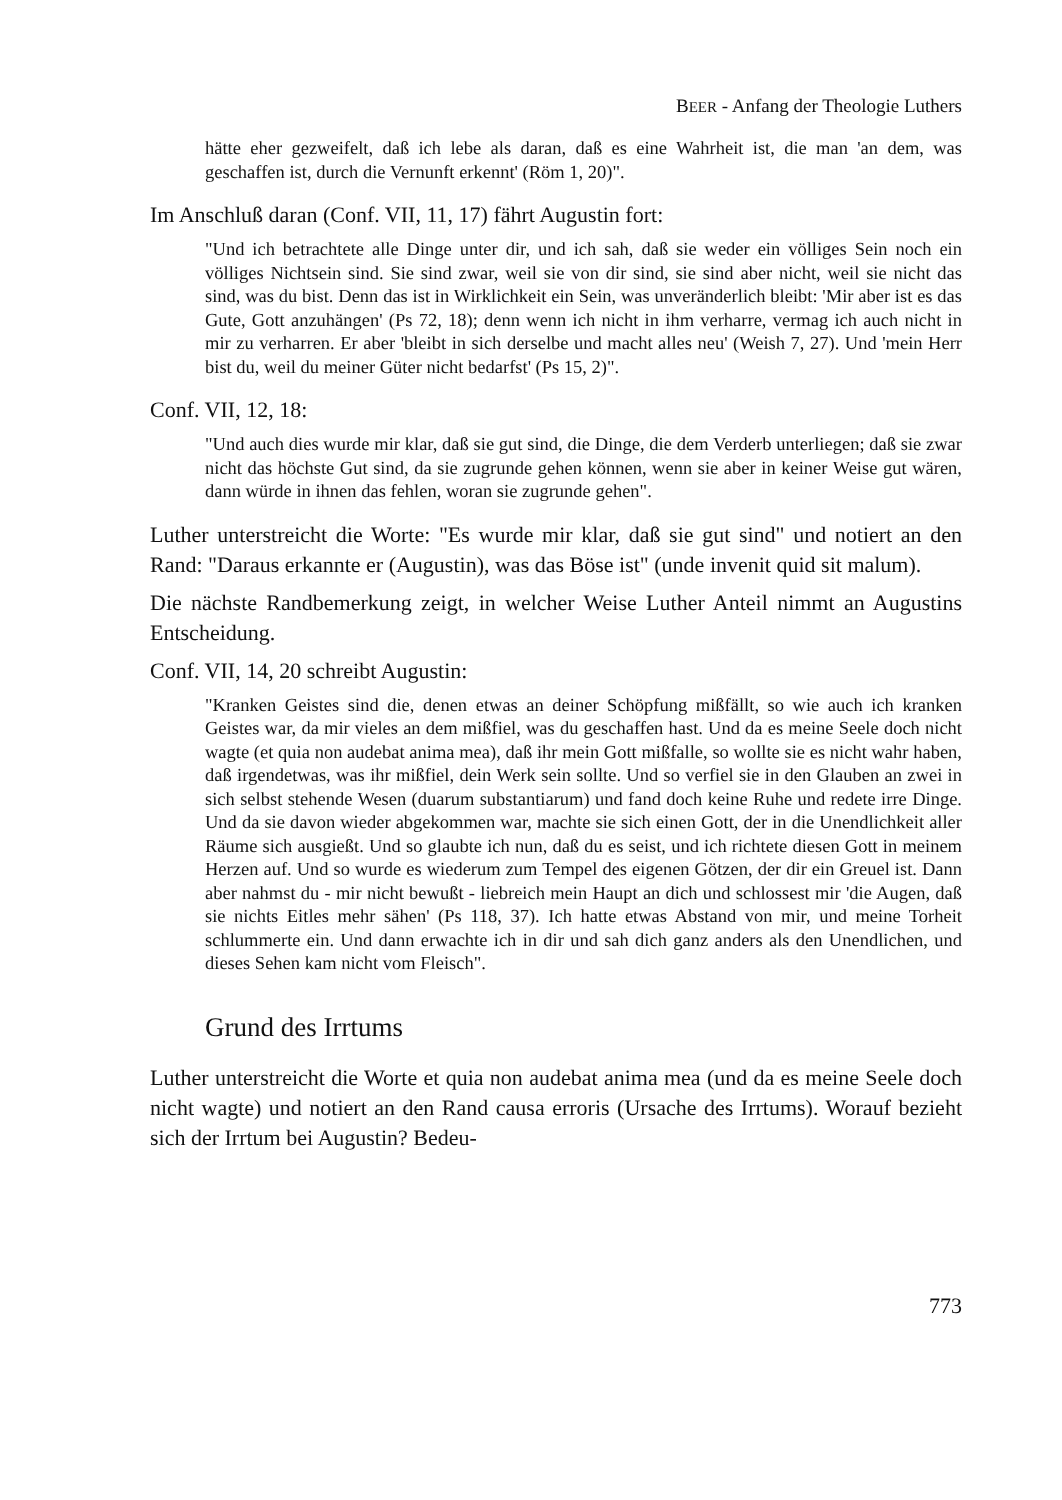BEER - Anfang der Theologie Luthers
hätte eher gezweifelt, daß ich lebe als daran, daß es eine Wahrheit ist, die man 'an dem, was geschaffen ist, durch die Vernunft erkennt' (Röm 1, 20)".
Im Anschluß daran (Conf. VII, 11, 17) fährt Augustin fort:
"Und ich betrachtete alle Dinge unter dir, und ich sah, daß sie weder ein völliges Sein noch ein völliges Nichtsein sind. Sie sind zwar, weil sie von dir sind, sie sind aber nicht, weil sie nicht das sind, was du bist. Denn das ist in Wirklichkeit ein Sein, was unveränderlich bleibt: 'Mir aber ist es das Gute, Gott anzuhängen' (Ps 72, 18); denn wenn ich nicht in ihm verharre, vermag ich auch nicht in mir zu verharren. Er aber 'bleibt in sich derselbe und macht alles neu' (Weish 7, 27). Und 'mein Herr bist du, weil du meiner Güter nicht bedarfst' (Ps 15, 2)".
Conf. VII, 12, 18:
"Und auch dies wurde mir klar, daß sie gut sind, die Dinge, die dem Verderb unterliegen; daß sie zwar nicht das höchste Gut sind, da sie zugrunde gehen können, wenn sie aber in keiner Weise gut wären, dann würde in ihnen das fehlen, woran sie zugrunde gehen".
Luther unterstreicht die Worte: "Es wurde mir klar, daß sie gut sind" und notiert an den Rand: "Daraus erkannte er (Augustin), was das Böse ist" (unde invenit quid sit malum).
Die nächste Randbemerkung zeigt, in welcher Weise Luther Anteil nimmt an Augustins Entscheidung.
Conf. VII, 14, 20 schreibt Augustin:
"Kranken Geistes sind die, denen etwas an deiner Schöpfung mißfällt, so wie auch ich kranken Geistes war, da mir vieles an dem mißfiel, was du geschaffen hast. Und da es meine Seele doch nicht wagte (et quia non audebat anima mea), daß ihr mein Gott mißfalle, so wollte sie es nicht wahr haben, daß irgendetwas, was ihr mißfiel, dein Werk sein sollte. Und so verfiel sie in den Glauben an zwei in sich selbst stehende Wesen (duarum substantiarum) und fand doch keine Ruhe und redete irre Dinge. Und da sie davon wieder abgekommen war, machte sie sich einen Gott, der in die Unendlichkeit aller Räume sich ausgießt. Und so glaubte ich nun, daß du es seist, und ich richtete diesen Gott in meinem Herzen auf. Und so wurde es wiederum zum Tempel des eigenen Götzen, der dir ein Greuel ist. Dann aber nahmst du - mir nicht bewußt - liebreich mein Haupt an dich und schlossest mir 'die Augen, daß sie nichts Eitles mehr sähen' (Ps 118, 37). Ich hatte etwas Abstand von mir, und meine Torheit schlummerte ein. Und dann erwachte ich in dir und sah dich ganz anders als den Unendlichen, und dieses Sehen kam nicht vom Fleisch".
Grund des Irrtums
Luther unterstreicht die Worte et quia non audebat anima mea (und da es meine Seele doch nicht wagte) und notiert an den Rand causa erroris (Ursache des Irrtums). Worauf bezieht sich der Irrtum bei Augustin? Bedeu-
773